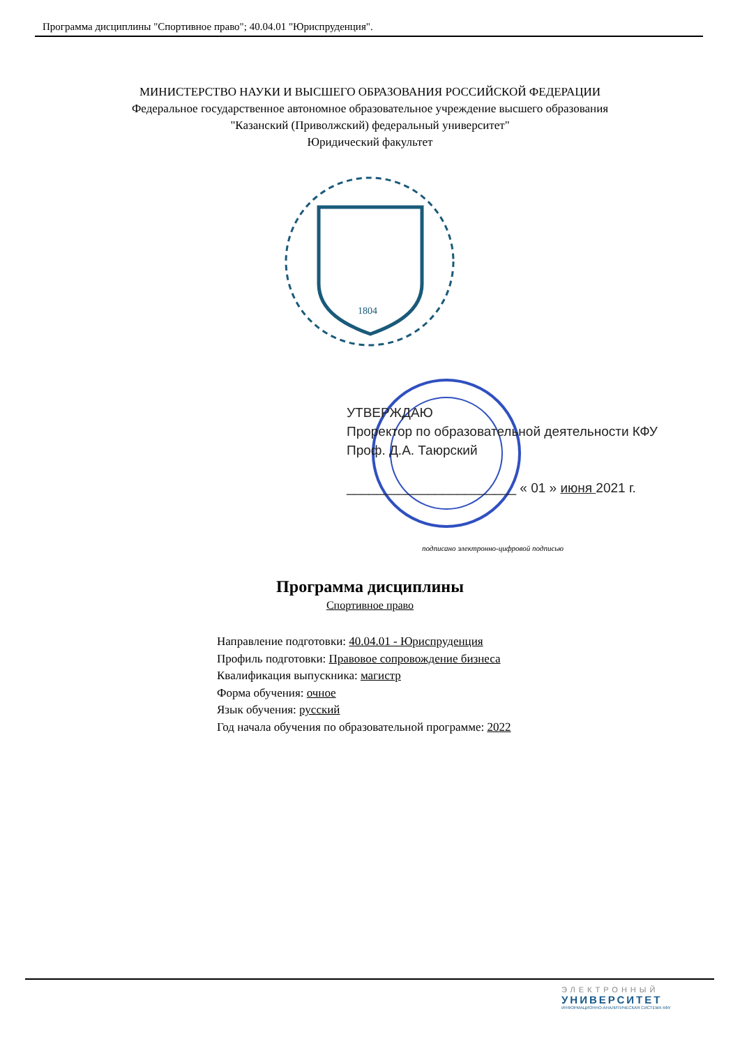Программа дисциплины "Спортивное право"; 40.04.01 "Юриспруденция".
МИНИСТЕРСТВО НАУКИ И ВЫСШЕГО ОБРАЗОВАНИЯ РОССИЙСКОЙ ФЕДЕРАЦИИ
Федеральное государственное автономное образовательное учреждение высшего образования
"Казанский (Приволжский) федеральный университет"
Юридический факультет
1804
УТВЕРЖДАЮ
Проректор по образовательной деятельности КФУ
Проф. Д.А. Таюрский
_______________________ « 01 » июня 2021 г.
подписано электронно-цифровой подписью
Программа дисциплины
Спортивное право
Направление подготовки: 40.04.01 - Юриспруденция
Профиль подготовки: Правовое сопровождение бизнеса
Квалификация выпускника: магистр
Форма обучения: очное
Язык обучения: русский
Год начала обучения по образовательной программе: 2022
ЭЛЕКТРОННЫЙ
УНИВЕРСИТЕТ
ИНФОРМАЦИОННО-АНАЛИТИЧЕСКАЯ СИСТЕМА КФУ